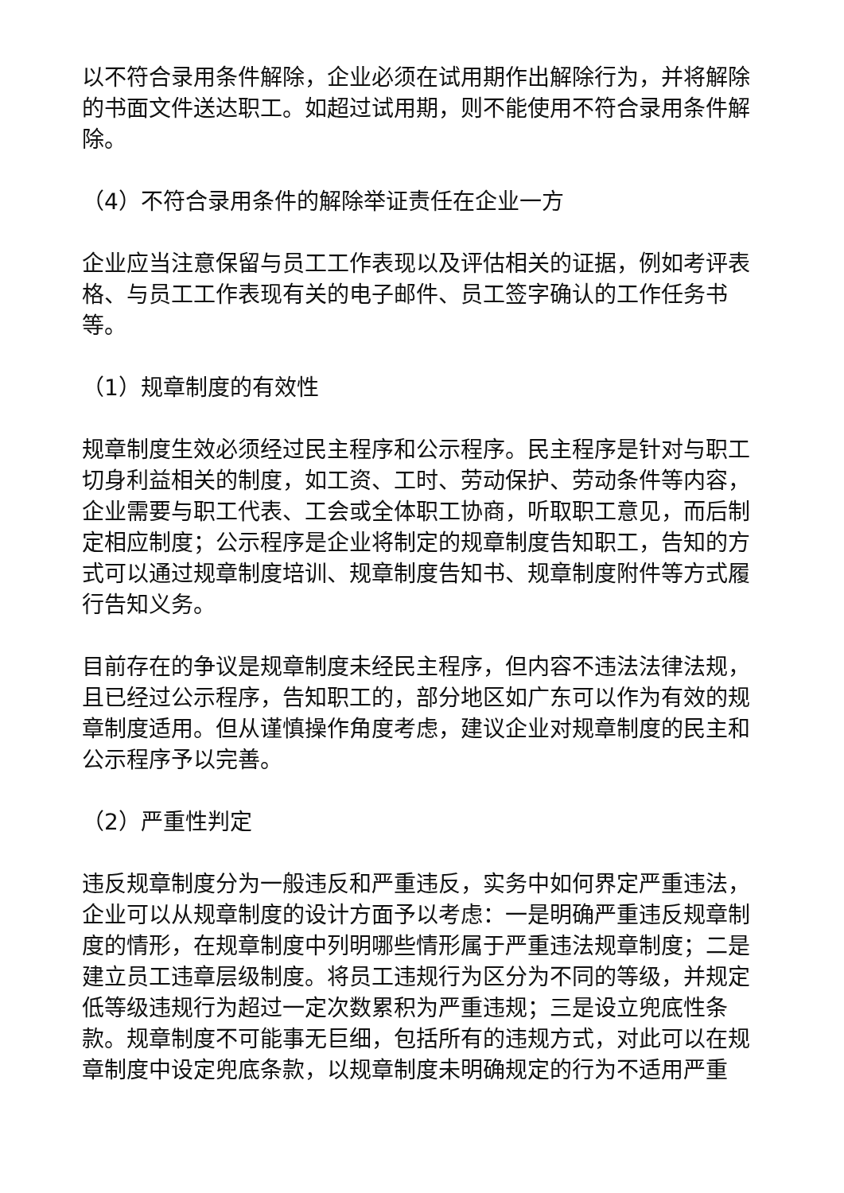以不符合录用条件解除，企业必须在试用期作出解除行为，并将解除的书面文件送达职工。如超过试用期，则不能使用不符合录用条件解除。
（4）不符合录用条件的解除举证责任在企业一方
企业应当注意保留与员工工作表现以及评估相关的证据，例如考评表格、与员工工作表现有关的电子邮件、员工签字确认的工作任务书等。
（1）规章制度的有效性
规章制度生效必须经过民主程序和公示程序。民主程序是针对与职工切身利益相关的制度，如工资、工时、劳动保护、劳动条件等内容，企业需要与职工代表、工会或全体职工协商，听取职工意见，而后制定相应制度；公示程序是企业将制定的规章制度告知职工，告知的方式可以通过规章制度培训、规章制度告知书、规章制度附件等方式履行告知义务。
目前存在的争议是规章制度未经民主程序，但内容不违法法律法规，且已经过公示程序，告知职工的，部分地区如广东可以作为有效的规章制度适用。但从谨慎操作角度考虑，建议企业对规章制度的民主和公示程序予以完善。
（2）严重性判定
违反规章制度分为一般违反和严重违反，实务中如何界定严重违法，企业可以从规章制度的设计方面予以考虑：一是明确严重违反规章制度的情形，在规章制度中列明哪些情形属于严重违法规章制度；二是建立员工违章层级制度。将员工违规行为区分为不同的等级，并规定低等级违规行为超过一定次数累积为严重违规；三是设立兜底性条款。规章制度不可能事无巨细，包括所有的违规方式，对此可以在规章制度中设定兜底条款，以规章制度未明确规定的行为不适用严重